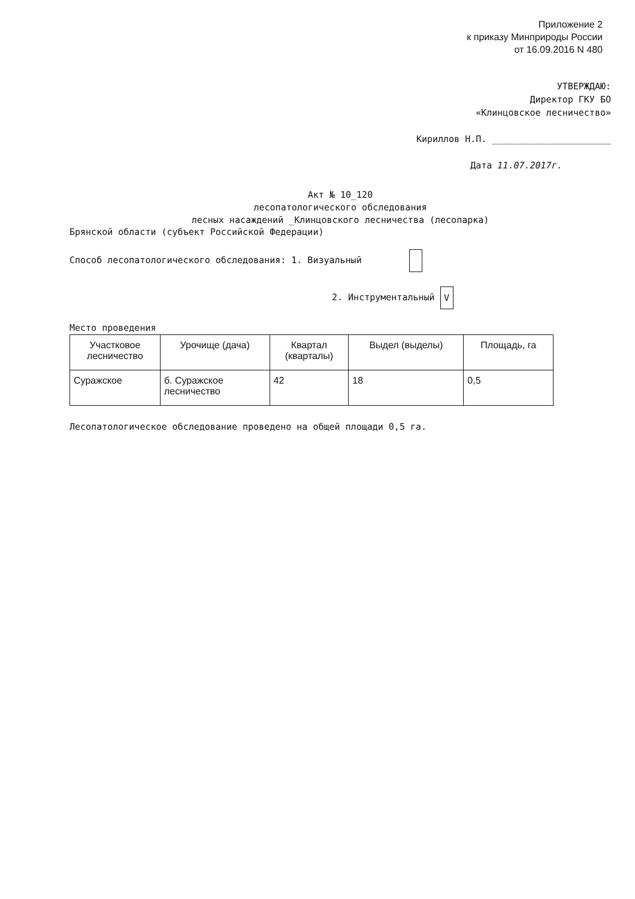Приложение 2
к приказу Минприроды России
от 16.09.2016 N 480
УТВЕРЖДАЮ:
Директор ГКУ БО
«Клинцовское лесничество»
Кириллов Н.П. ______________________
Дата 11.07.2017г.
Акт № 10_120
лесопатологического обследования
лесных насаждений _Клинцовского лесничества (лесопарка)
Брянской области (субъект Российской Федерации)
Способ лесопатологического обследования: 1. Визуальный
2. Инструментальный V
Место проведения
| Участковое лесничество | Урочище (дача) | Квартал (кварталы) | Выдел (выделы) | Площадь, га |
| --- | --- | --- | --- | --- |
| Суражское | б. Суражское лесничество | 42 | 18 | 0,5 |
Лесопатологическое обследование проведено на общей площади 0,5 га.